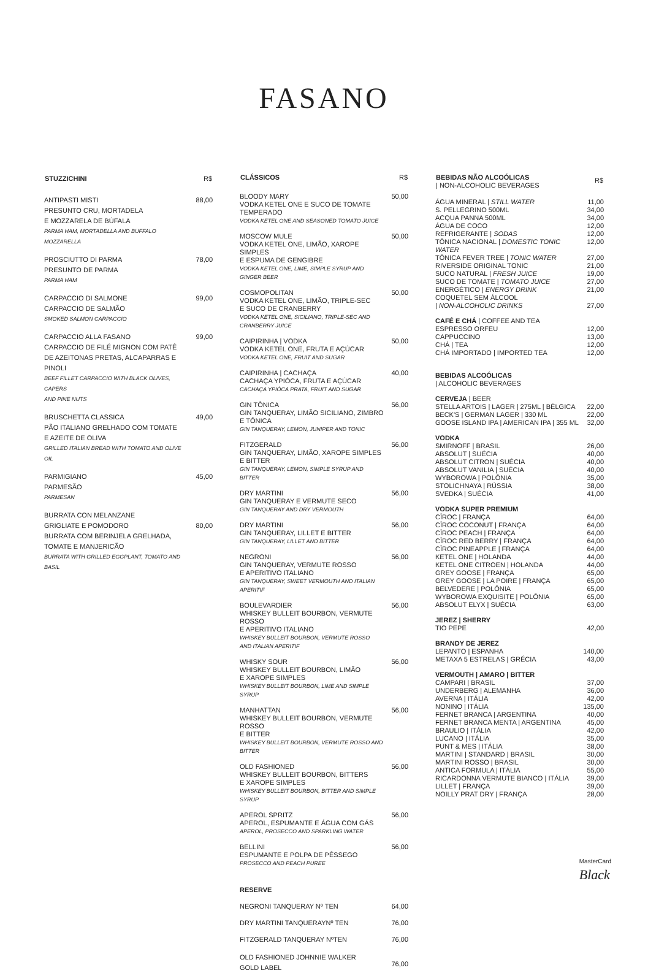FASANO
| STUZZICHINI | R$ |
| --- | --- |
| ANTIPASTI MISTI | 88,00 |
| PRESUNTO CRU, MORTADELA E MOZZARELA DE BÚFALA | |
| PARMA HAM, MORTADELLA AND BUFFALO MOZZARELLA | |
| PROSCIUTTO DI PARMA | 78,00 |
| PRESUNTO DE PARMA | |
| PARMA HAM | |
| CARPACCIO DI SALMONE | 99,00 |
| CARPACCIO DE SALMÃO | |
| SMOKED SALMON CARPACCIO | |
| CARPACCIO ALLA FASANO | 99,00 |
| CARPACCIO DE FILÉ MIGNON COM PATÊ DE AZEITONAS PRETAS, ALCAPARRAS E PINOLI | |
| BEEF FILLET CARPACCIO WITH BLACK OLIVES, CAPERS AND PINE NUTS | |
| BRUSCHETTA CLASSICA | 49,00 |
| PÃO ITALIANO GRELHADO COM TOMATE E AZEITE DE OLIVA | |
| GRILLED ITALIAN BREAD WITH TOMATO AND OLIVE OIL | |
| PARMIGIANO | 45,00 |
| PARMESÃO | |
| PARMESAN | |
| BURRATA CON MELANZANE GRIGLIATE E POMODORO | 80,00 |
| BURRATA COM BERINJELA GRELHADA, TOMATE E MANJERICÃO | |
| BURRATA WITH GRILLED EGGPLANT, TOMATO AND BASIL | |
| CLÁSSICOS | R$ |
| --- | --- |
| BLOODY MARY VODKA KETEL ONE E SUCO DE TOMATE TEMPERADO VODKA KETEL ONE AND SEASONED TOMATO JUICE | 50,00 |
| MOSCOW MULE VODKA KETEL ONE, LIMÃO, XAROPE SIMPLES E ESPUMA DE GENGIBRE VODKA KETEL ONE, LIME, SIMPLE SYRUP AND GINGER BEER | 50,00 |
| COSMOPOLITAN VODKA KETEL ONE, LIMÃO, TRIPLE-SEC E SUCO DE CRANBERRY VODKA KETEL ONE, SICILIANO, TRIPLE-SEC AND CRANBERRY JUICE | 50,00 |
| CAIPIRINHA / VODKA VODKA KETEL ONE, FRUTA E AÇÚCAR VODKA KETEL ONE, FRUIT AND SUGAR | 50,00 |
| CAIPIRINHA / CACHAÇA CACHAÇA YPIÓCA, FRUTA E AÇÚCAR CACHAÇA YPIÓCA PRATA, FRUIT AND SUGAR | 40,00 |
| GIN TÔNICA GIN TANQUERAY, LIMÃO SICILIANO, ZIMBRO E TÔNICA GIN TANQUERAY, LEMON, JUNIPER AND TONIC | 56,00 |
| FITZGERALD GIN TANQUERAY, LIMÃO, XAROPE SIMPLES E BITTER GIN TANQUERAY, LEMON, SIMPLE SYRUP AND BITTER | 56,00 |
| DRY MARTINI GIN TANQUERAY E VERMUTE SECO GIN TANQUERAY AND DRY VERMOUTH | 56,00 |
| DRY MARTINI GIN TANQUERAY, LILLET E BITTER GIN TANQUERAY, LILLET AND BITTER | 56,00 |
| NEGRONI GIN TANQUERAY, VERMUTE ROSSO E APERITIVO ITALIANO GIN TANQUERAY, SWEET VERMOUTH AND ITALIAN APERITIF | 56,00 |
| BOULEVARDIER WHISKEY BULLEIT BOURBON, VERMUTE ROSSO E APERITIVO ITALIANO WHISKEY BULLEIT BOURBON, VERMUTE ROSSO AND ITALIAN APERITIF | 56,00 |
| WHISKY SOUR WHISKEY BULLEIT BOURBON, LIMÃO E XAROPE SIMPLES WHISKEY BULLEIT BOURBON, LIME AND SIMPLE SYRUP | 56,00 |
| MANHATTAN WHISKEY BULLEIT BOURBON, VERMUTE ROSSO E BITTER WHISKEY BULLEIT BOURBON, VERMUTE ROSSO AND BITTER | 56,00 |
| OLD FASHIONED WHISKEY BULLEIT BOURBON, BITTERS E XAROPE SIMPLES WHISKEY BULLEIT BOURBON, BITTER AND SIMPLE SYRUP | 56,00 |
| APEROL SPRITZ APEROL, ESPUMANTE E ÁGUA COM GÁS APEROL, PROSECCO AND SPARKLING WATER | 56,00 |
| BELLINI ESPUMANTE E POLPA DE PÊSSEGO PROSECCO AND PEACH PUREE | 56,00 |
| RESERVE | |
| NEGRONI TANQUERAY Nº TEN | 64,00 |
| DRY MARTINI TANQUERAYNº TEN | 76,00 |
| FITZGERALD TANQUERAY NºTEN | 76,00 |
| OLD FASHIONED JOHNNIE WALKER GOLD LABEL | 76,00 |
| BEBIDAS NÃO ALCOÓLICAS / NON-ALCOHOLIC BEVERAGES | R$ |
| --- | --- |
| ÁGUA MINERAL / STILL WATER | 11,00 |
| S. PELLEGRINO 500ML | 34,00 |
| ACQUA PANNA 500ML | 34,00 |
| ÁGUA DE COCO | 12,00 |
| REFRIGERANTE / SODAS | 12,00 |
| TÔNICA NACIONAL / DOMESTIC TONIC WATER | 12,00 |
| TÔNICA FEVER TREE / TONIC WATER | 27,00 |
| RIVERSIDE ORIGINAL TONIC | 21,00 |
| SUCO NATURAL / FRESH JUICE | 19,00 |
| SUCO DE TOMATE / TOMATO JUICE | 27,00 |
| ENERGÉTICO / ENERGY DRINK | 21,00 |
| COQUETEL SEM ÁLCOOL / NON-ALCOHOLIC DRINKS | 27,00 |
| CAFÉ E CHÁ / COFFEE AND TEA | |
| ESPRESSO ORFEU | 12,00 |
| CAPPUCCINO | 13,00 |
| CHÁ / TEA | 12,00 |
| CHÁ IMPORTADO / IMPORTED TEA | 12,00 |
| BEBIDAS ALCOÓLICAS / ALCOHOLIC BEVERAGES | |
| CERVEJA / BEER | |
| STELLA ARTOIS / LAGER / 275ML / BÉLGICA | 22,00 |
| BECK'S / GERMAN LAGER / 330 ML | 22,00 |
| GOOSE ISLAND IPA / AMERICAN IPA / 355 ML | 32,00 |
| VODKA | |
| SMIRNOFF / BRASIL | 26,00 |
| ABSOLUT / SUÉCIA | 40,00 |
| ABSOLUT CITRON / SUÉCIA | 40,00 |
| ABSOLUT VANILIA / SUÉCIA | 40,00 |
| WYBOROWA / POLÔNIA | 35,00 |
| STOLICHNAYA / RÚSSIA | 38,00 |
| SVEDKA / SUÉCIA | 41,00 |
| VODKA SUPER PREMIUM | |
| CÎROC / FRANÇA | 64,00 |
| CÎROC COCONUT / FRANÇA | 64,00 |
| CÎROC PEACH / FRANÇA | 64,00 |
| CÎROC RED BERRY / FRANÇA | 64,00 |
| CÎROC PINEAPPLE / FRANÇA | 64,00 |
| KETEL ONE / HOLANDA | 44,00 |
| KETEL ONE CITROEN / HOLANDA | 44,00 |
| GREY GOOSE / FRANÇA | 65,00 |
| GREY GOOSE / LA POIRE / FRANÇA | 65,00 |
| BELVEDERE / POLÔNIA | 65,00 |
| WYBOROWA EXQUISITE / POLÔNIA | 65,00 |
| ABSOLUT ELYX / SUÉCIA | 63,00 |
| JEREZ / SHERRY | |
| TIO PEPE | 42,00 |
| BRANDY DE JEREZ | |
| LEPANTO / ESPANHA | 140,00 |
| METAXA 5 ESTRELAS / GRÉCIA | 43,00 |
| VERMOUTH / AMARO / BITTER | |
| CAMPARI / BRASIL | 37,00 |
| UNDERBERG / ALEMANHA | 36,00 |
| AVERNA / ITÁLIA | 42,00 |
| NONINO / ITÁLIA | 135,00 |
| FERNET BRANCA / ARGENTINA | 40,00 |
| FERNET BRANCA MENTA / ARGENTINA | 45,00 |
| BRAULIO / ITÁLIA | 42,00 |
| LUCANO / ITÁLIA | 35,00 |
| PUNT & MES / ITÁLIA | 38,00 |
| MARTINI / STANDARD / BRASIL | 30,00 |
| MARTINI ROSSO / BRASIL | 30,00 |
| ANTICA FORMULA / ITÁLIA | 55,00 |
| RICARDONNA VERMUTE BIANCO / ITÁLIA | 39,00 |
| LILLET / FRANÇA | 39,00 |
| NOILLY PRAT DRY / FRANÇA | 28,00 |
MasterCard
Black